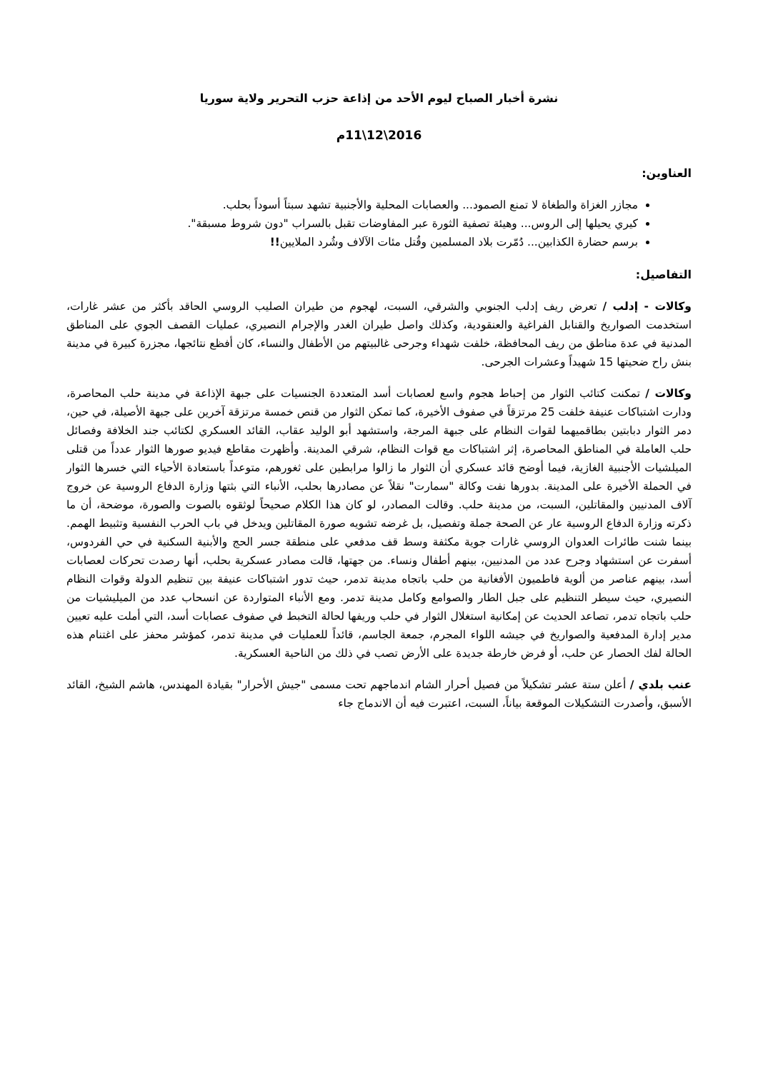نشرة أخبار الصباح ليوم الأحد من إذاعة حزب التحرير ولاية سوريا
2016\12\11م
العناوين:
مجازر الغزاة والطغاة لا تمنع الصمود... والعصابات المحلية والأجنبية تشهد سبتاً أسوداً بحلب.
كيري يحيلها إلى الروس... وهيئة تصفية الثورة عبر المفاوضات تقبل بالسراب "دون شروط مسبقة".
برسم حضارة الكذابين... دُمّرت بلاد المسلمين وقُتل مئات الآلاف وشُرد الملايين!!
التفاصيل:
وكالات - إدلب / تعرض ريف إدلب الجنوبي والشرقي، السبت، لهجوم من طيران الصليب الروسي الحاقد بأكثر من عشر غارات، استخدمت الصواريخ والقنابل الفراغية والعنقودية، وكذلك واصل طيران الغدر والإجرام النصيري، عمليات القصف الجوي على المناطق المدنية في عدة مناطق من ريف المحافظة، خلفت شهداء وجرحى غالبيتهم من الأطفال والنساء، كان أفظع نتائجها، مجزرة كبيرة في مدينة بنش راح ضحيتها 15 شهيداً وعشرات الجرحى.
وكالات / تمكنت كتائب الثوار من إحباط هجوم واسع لعصابات أسد المتعددة الجنسيات على جبهة الإذاعة في مدينة حلب المحاصرة، ودارت اشتباكات عنيفة خلفت 25 مرتزقاً في صفوف الأخيرة، كما تمكن الثوار من قنص خمسة مرتزقة آخرين على جبهة الأصيلة، في حين، دمر الثوار دبابتين بطاقميهما لقوات النظام على جبهة المرجة، واستشهد أبو الوليد عقاب، القائد العسكري لكتائب جند الخلافة وفصائل حلب العاملة في المناطق المحاصرة، إثر اشتباكات مع قوات النظام، شرقي المدينة. وأظهرت مقاطع فيديو صورها الثوار عدداً من قتلى الميلشيات الأجنبية الغازية، فيما أوضح قائد عسكري أن الثوار ما زالوا مرابطين على ثغورهم، متوعداً باستعادة الأحياء التي خسرها الثوار في الحملة الأخيرة على المدينة. بدورها نفت وكالة "سمارت" نقلاً عن مصادرها بحلب، الأنباء التي بثتها وزارة الدفاع الروسية عن خروج آلاف المدنيين والمقاتلين، السبت، من مدينة حلب. وقالت المصادر، لو كان هذا الكلام صحيحاً لوثقوه بالصوت والصورة، موضحة، أن ما ذكرته وزارة الدفاع الروسية عار عن الصحة جملة وتفصيل، بل غرضه تشويه صورة المقاتلين ويدخل في باب الحرب النفسية وتثبيط الهمم. بينما شنت طائرات العدوان الروسي غارات جوية مكثفة وسط قف مدفعي على منطقة جسر الحج والأبنية السكنية في حي الفردوس، أسفرت عن استشهاد وجرح عدد من المدنيين، بينهم أطفال ونساء. من جهتها، قالت مصادر عسكرية بحلب، أنها رصدت تحركات لعصابات أسد، بينهم عناصر من ألوية فاطميون الأفغانية من حلب باتجاه مدينة تدمر، حيث تدور اشتباكات عنيفة بين تنظيم الدولة وقوات النظام النصيري، حيث سيطر التنظيم على جبل الطار والصوامع وكامل مدينة تدمر. ومع الأنباء المتواردة عن انسحاب عدد من الميليشيات من حلب باتجاه تدمر، تصاعد الحديث عن إمكانية استغلال الثوار في حلب وريفها لحالة التخبط في صفوف عصابات أسد، التي أملت عليه تعيين مدير إدارة المدفعية والصواريخ في جيشه اللواء المجرم، جمعة الجاسم، قائداً للعمليات في مدينة تدمر، كمؤشر محفز على اغتنام هذه الحالة لفك الحصار عن حلب، أو فرض خارطة جديدة على الأرض تصب في ذلك من الناحية العسكرية.
عنب بلدي / أعلن ستة عشر تشكيلاً من فصيل أحرار الشام اندماجهم تحت مسمى "جيش الأحرار" بقيادة المهندس، هاشم الشيخ، القائد الأسبق، وأصدرت التشكيلات الموقعة بياناً، السبت، اعتبرت فيه أن الاندماج جاء